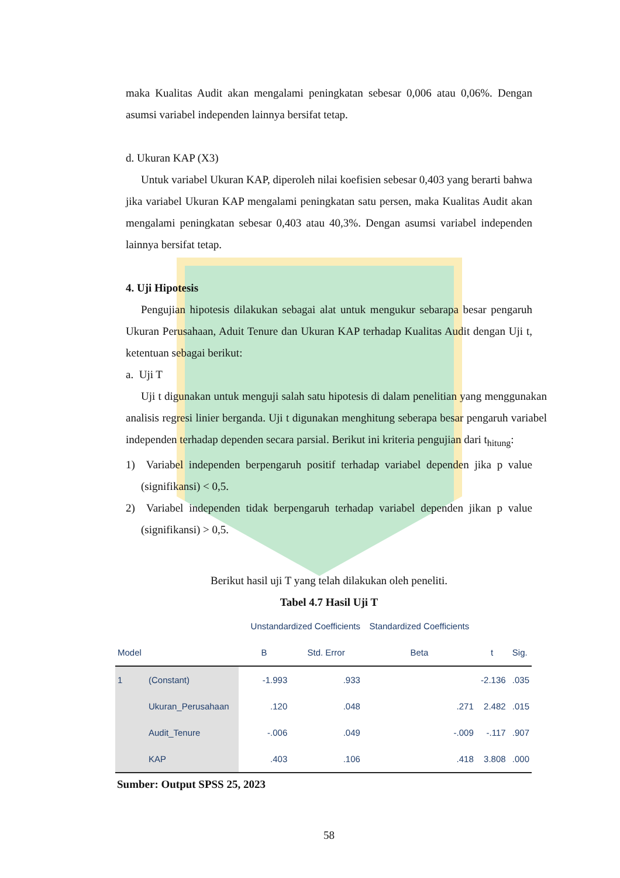maka Kualitas Audit akan mengalami peningkatan sebesar 0,006 atau 0,06%. Dengan asumsi variabel independen lainnya bersifat tetap.
d. Ukuran KAP (X3)
Untuk variabel Ukuran KAP, diperoleh nilai koefisien sebesar 0,403 yang berarti bahwa jika variabel Ukuran KAP mengalami peningkatan satu persen, maka Kualitas Audit akan mengalami peningkatan sebesar 0,403 atau 40,3%. Dengan asumsi variabel independen lainnya bersifat tetap.
4. Uji Hipotesis
Pengujian hipotesis dilakukan sebagai alat untuk mengukur sebarapa besar pengaruh Ukuran Perusahaan, Aduit Tenure dan Ukuran KAP terhadap Kualitas Audit dengan Uji t, ketentuan sebagai berikut:
a. Uji T
Uji t digunakan untuk menguji salah satu hipotesis di dalam penelitian yang menggunakan analisis regresi linier berganda. Uji t digunakan menghitung seberapa besar pengaruh variabel independen terhadap dependen secara parsial. Berikut ini kriteria pengujian dari t<sub>hitung</sub>:
1) Variabel independen berpengaruh positif terhadap variabel dependen jika p value (signifikansi) < 0,5.
2) Variabel independen tidak berpengaruh terhadap variabel dependen jikan p value (signifikansi) > 0,5.
Berikut hasil uji T yang telah dilakukan oleh peneliti.
Tabel 4.7 Hasil Uji T
| | | Unstandardized Coefficients | | Standardized Coefficients | | |
| --- | --- | --- | --- | --- | --- | --- |
| Model | | B | Std. Error | Beta | t | Sig. |
| 1 | (Constant) | -1.993 | .933 | | -2.136 | .035 |
| | Ukuran_Perusahaan | .120 | .048 | .271 | 2.482 | .015 |
| | Audit_Tenure | -.006 | .049 | -.009 | -.117 | .907 |
| | KAP | .403 | .106 | .418 | 3.808 | .000 |
Sumber: Output SPSS 25, 2023
58